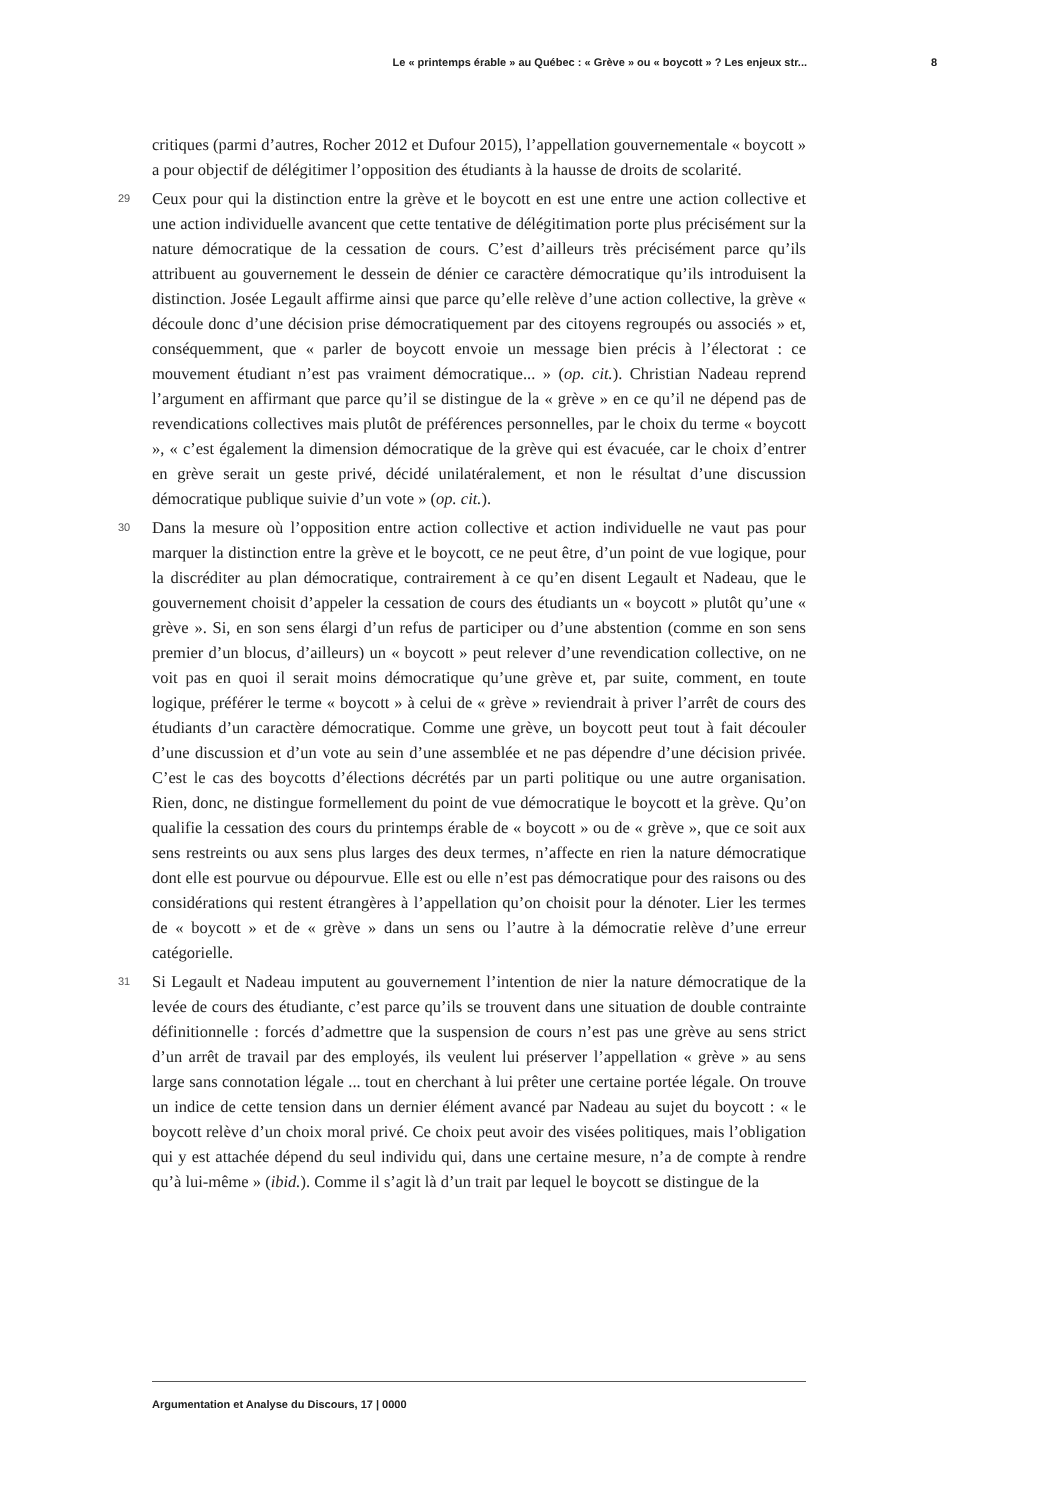Le « printemps érable » au Québec : « Grève » ou « boycott » ? Les enjeux str... 8
critiques (parmi d’autres, Rocher 2012 et Dufour 2015), l’appellation gouvernementale « boycott » a pour objectif de délégitimer l’opposition des étudiants à la hausse de droits de scolarité.
29
Ceux pour qui la distinction entre la grève et le boycott en est une entre une action collective et une action individuelle avancent que cette tentative de délégitimation porte plus précisément sur la nature démocratique de la cessation de cours. C’est d’ailleurs très précisément parce qu’ils attribuent au gouvernement le dessein de dénier ce caractère démocratique qu’ils introduisent la distinction. Josée Legault affirme ainsi que parce qu’elle relève d’une action collective, la grève « découle donc d’une décision prise démocratiquement par des citoyens regroupés ou associés » et, conséquemment, que « parler de boycott envoie un message bien précis à l’électorat : ce mouvement étudiant n’est pas vraiment démocratique... » (op. cit.). Christian Nadeau reprend l’argument en affirmant que parce qu’il se distingue de la « grève » en ce qu’il ne dépend pas de revendications collectives mais plutôt de préférences personnelles, par le choix du terme « boycott », « c’est également la dimension démocratique de la grève qui est évacuée, car le choix d’entrer en grève serait un geste privé, décidé unilatéralement, et non le résultat d’une discussion démocratique publique suivie d’un vote » (op. cit.).
30
Dans la mesure où l’opposition entre action collective et action individuelle ne vaut pas pour marquer la distinction entre la grève et le boycott, ce ne peut être, d’un point de vue logique, pour la discréditer au plan démocratique, contrairement à ce qu’en disent Legault et Nadeau, que le gouvernement choisit d’appeler la cessation de cours des étudiants un « boycott » plutôt qu’une « grève ». Si, en son sens élargi d’un refus de participer ou d’une abstention (comme en son sens premier d’un blocus, d’ailleurs) un « boycott » peut relever d’une revendication collective, on ne voit pas en quoi il serait moins démocratique qu’une grève et, par suite, comment, en toute logique, préférer le terme « boycott » à celui de « grève » reviendrait à priver l’arrêt de cours des étudiants d’un caractère démocratique. Comme une grève, un boycott peut tout à fait découler d’une discussion et d’un vote au sein d’une assemblée et ne pas dépendre d’une décision privée. C’est le cas des boycotts d’élections décrétés par un parti politique ou une autre organisation. Rien, donc, ne distingue formellement du point de vue démocratique le boycott et la grève. Qu’on qualifie la cessation des cours du printemps érable de « boycott » ou de « grève », que ce soit aux sens restreints ou aux sens plus larges des deux termes, n’affecte en rien la nature démocratique dont elle est pourvue ou dépourvue. Elle est ou elle n’est pas démocratique pour des raisons ou des considérations qui restent étrangères à l’appellation qu’on choisit pour la dénoter. Lier les termes de « boycott » et de « grève » dans un sens ou l’autre à la démocratie relève d’une erreur catégorielle.
31
Si Legault et Nadeau imputent au gouvernement l’intention de nier la nature démocratique de la levée de cours des étudiante, c’est parce qu’ils se trouvent dans une situation de double contrainte définitionnelle : forcés d’admettre que la suspension de cours n’est pas une grève au sens strict d’un arrêt de travail par des employés, ils veulent lui préserver l’appellation « grève » au sens large sans connotation légale ... tout en cherchant à lui prêter une certaine portée légale. On trouve un indice de cette tension dans un dernier élément avancé par Nadeau au sujet du boycott : « le boycott relève d’un choix moral privé. Ce choix peut avoir des visées politiques, mais l’obligation qui y est attachée dépend du seul individu qui, dans une certaine mesure, n’a de compte à rendre qu’à lui-même » (ibid.). Comme il s’agit là d’un trait par lequel le boycott se distingue de la
Argumentation et Analyse du Discours, 17 | 0000